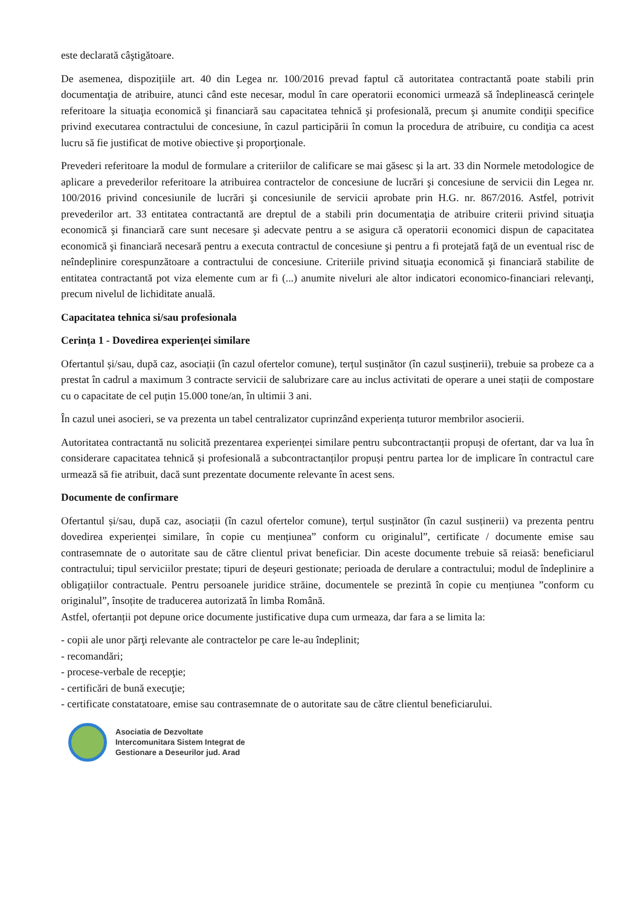este declarată câştigătoare.
De asemenea, dispozițiile art. 40 din Legea nr. 100/2016 prevad faptul că autoritatea contractantă poate stabili prin documentaţia de atribuire, atunci când este necesar, modul în care operatorii economici urmează să îndeplinească cerinţele referitoare la situaţia economică şi financiară sau capacitatea tehnică şi profesională, precum şi anumite condiţii specifice privind executarea contractului de concesiune, în cazul participării în comun la procedura de atribuire, cu condiţia ca acest lucru să fie justificat de motive obiective şi proporţionale.
Prevederi referitoare la modul de formulare a criteriilor de calificare se mai găsesc și la art. 33 din Normele metodologice de aplicare a prevederilor referitoare la atribuirea contractelor de concesiune de lucrări şi concesiune de servicii din Legea nr. 100/2016 privind concesiunile de lucrări şi concesiunile de servicii aprobate prin H.G. nr. 867/2016. Astfel, potrivit prevederilor art. 33 entitatea contractantă are dreptul de a stabili prin documentaţia de atribuire criterii privind situaţia economică şi financiară care sunt necesare şi adecvate pentru a se asigura că operatorii economici dispun de capacitatea economică şi financiară necesară pentru a executa contractul de concesiune şi pentru a fi protejată faţă de un eventual risc de neîndeplinire corespunzătoare a contractului de concesiune. Criteriile privind situaţia economică şi financiară stabilite de entitatea contractantă pot viza elemente cum ar fi (...) anumite niveluri ale altor indicatori economico-financiari relevanţi, precum nivelul de lichiditate anuală.
Capacitatea tehnica si/sau profesionala
Cerința 1 - Dovedirea experienței similare
Ofertantul și/sau, după caz, asociații (în cazul ofertelor comune), terțul susținător (în cazul susținerii), trebuie sa probeze ca a prestat în cadrul a maximum 3 contracte servicii de salubrizare care au inclus activitati de operare a unei stații de compostare cu o capacitate de cel puțin 15.000 tone/an, în ultimii 3 ani.
În cazul unei asocieri, se va prezenta un tabel centralizator cuprinzând experiența tuturor membrilor asocierii.
Autoritatea contractantă nu solicită prezentarea experienței similare pentru subcontractanții propuși de ofertant, dar va lua în considerare capacitatea tehnică și profesională a subcontractanților propuși pentru partea lor de implicare în contractul care urmează să fie atribuit, dacă sunt prezentate documente relevante în acest sens.
Documente de confirmare
Ofertantul și/sau, după caz, asociații (în cazul ofertelor comune), terțul susținător (în cazul susținerii) va prezenta pentru dovedirea experienței similare, în copie cu mențiunea” conform cu originalul”, certificate / documente emise sau contrasemnate de o autoritate sau de către clientul privat beneficiar. Din aceste documente trebuie să reiasă: beneficiarul contractului; tipul serviciilor prestate; tipuri de deșeuri gestionate; perioada de derulare a contractului; modul de îndeplinire a obligațiilor contractuale. Pentru persoanele juridice străine, documentele se prezintă în copie cu mențiunea ”conform cu originalul”, însoțite de traducerea autorizată în limba Română.
Astfel, ofertanții pot depune orice documente justificative dupa cum urmeaza, dar fara a se limita la:
- copii ale unor părţi relevante ale contractelor pe care le-au îndeplinit;
- recomandări;
- procese-verbale de recepţie;
- certificări de bună execuţie;
- certificate constatatoare, emise sau contrasemnate de o autoritate sau de către clientul beneficiarului.
Asociatia de Dezvoltate
Intercomunitara Sistem Integrat de
Gestionare a Deseurilor jud. Arad